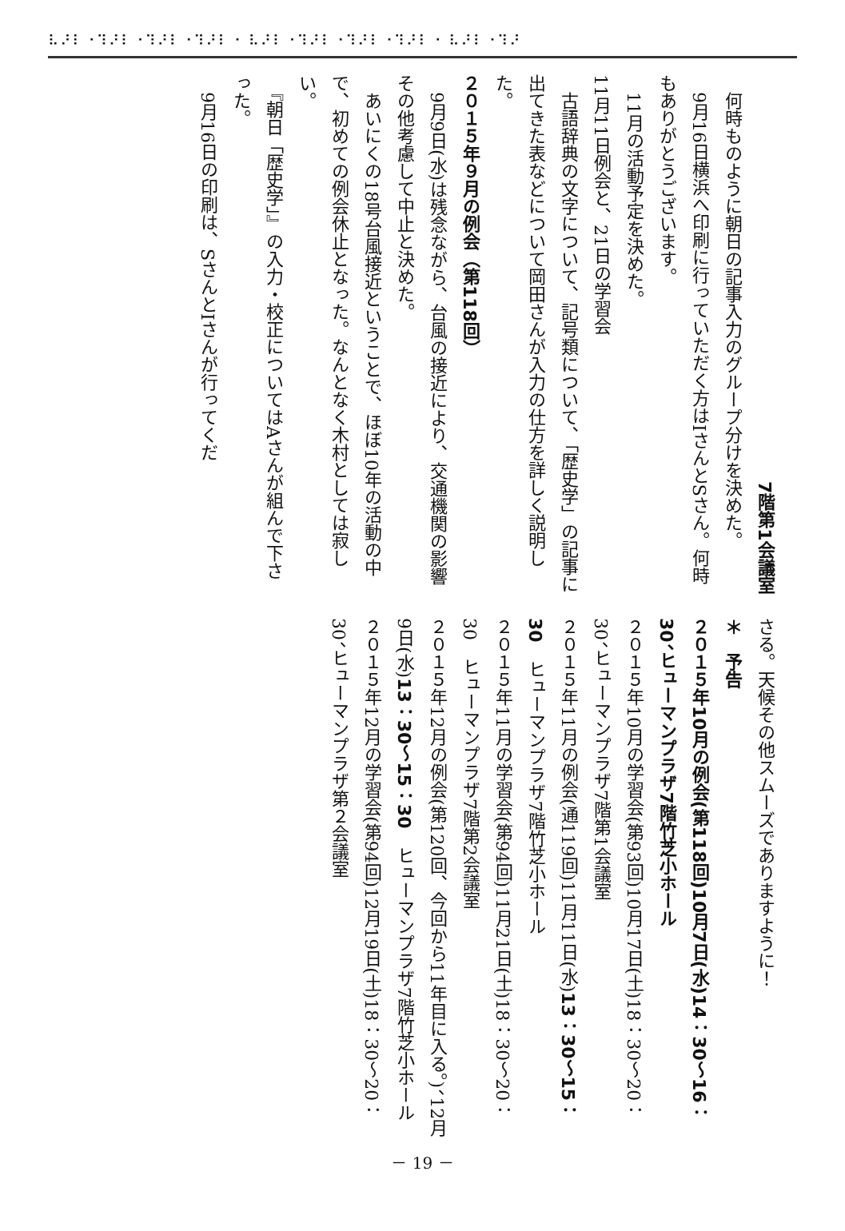⠧⠜⠇⠐⠹⠜⠇⠐⠹⠜⠇⠐⠹⠜⠇⠐ ⠧⠜⠇⠐⠹⠜⠇⠐⠹⠜⠇⠐⠹⠜⠇⠐ ⠧⠜⠇⠐⠹⠜
7階第1会議室
　何時ものように朝日の記事入力のグループ分けを決めた。
　9月16日横浜へ印刷に行っていただく方はIさんとSさん。何時もありがとうございます。
　11月の活動予定を決めた。
11月11日例会と、21日の学習会
　古語辞典の文字について、記号類について、「歴史学」の記事に出てきた表などについて岡田さんが入力の仕方を詳しく説明した。
２０１５年９月の例会（第118回）
　9月9日(水)は残念ながら、台風の接近により、交通機関の影響その他考慮して中止と決めた。
　あいにくの18号台風接近ということで、ほぼ10年の活動の中で、初めての例会休止となった。なんとなく木村としては寂しい。
　『朝日「歴史学」』の入力・校正についてはAさんが組んで下さった。
　9月16日の印刷は、SさんとIさんが行ってくだ
さる。天候その他スムーズでありますように！
＊　予告
２０１５年10月の例会(第118回)10月7日(水)14：30～16：30、ヒューマンプラザ7階竹芝小ホール
２０１５年10月の学習会(第93回)10月17日(土)18：30～20：30、ヒューマンプラザ7階第1会議室
２０１５年11月の例会(通119回)11月11日(水)13：30～15：30　ヒューマンプラザ7階竹芝小ホール
２０１５年11月の学習会(第94回)11月21日(土)18：30～20：30　ヒューマンプラザ7階第2会議室
２０１５年12月の例会(第120回、今回から11年目に入る。)、12月9日(水)13：30～15：30　ヒューマンプラザ7階竹芝小ホール
２０１５年12月の学習会(第94回)12月19日(土)18：30～20：30、ヒューマンプラザ第２会議室
－ 19 －